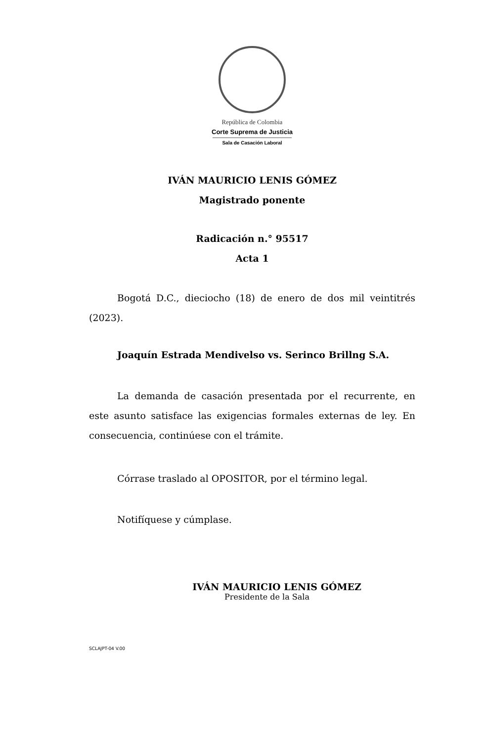República de Colombia
Corte Suprema de Justicia
Sala de Casación Laboral
IVÁN MAURICIO LENIS GÓMEZ
Magistrado ponente
Radicación n.° 95517
Acta 1
Bogotá D.C., dieciocho (18) de enero de dos mil veintitrés (2023).
Joaquín Estrada Mendivelso vs. Serinco Brillng S.A.
La demanda de casación presentada por el recurrente, en este asunto satisface las exigencias formales externas de ley. En consecuencia, continúese con el trámite.
Córrase traslado al OPOSITOR, por el término legal.
Notifíquese y cúmplase.
IVÁN MAURICIO LENIS GÓMEZ
Presidente de la Sala
SCLAJPT-04 V.00